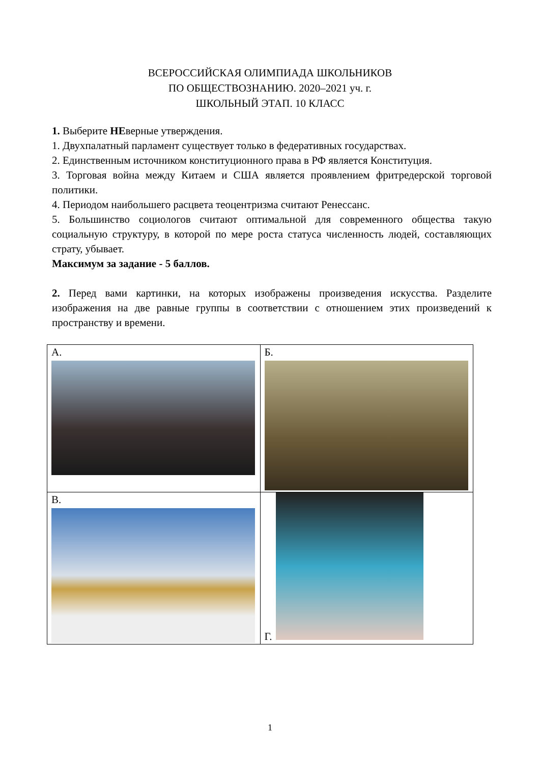ВСЕРОССИЙСКАЯ ОЛИМПИАДА ШКОЛЬНИКОВ
ПО ОБЩЕСТВОЗНАНИЮ. 2020–2021 уч. г.
ШКОЛЬНЫЙ ЭТАП. 10 КЛАСС
1. Выберите НЕверные утверждения.
1. Двухпалатный парламент существует только в федеративных государствах.
2. Единственным источником конституционного права в РФ является Конституция.
3. Торговая война между Китаем и США является проявлением фритредерской торговой политики.
4. Периодом наибольшего расцвета теоцентризма считают Ренессанс.
5. Большинство социологов считают оптимальной для современного общества такую социальную структуру, в которой по мере роста статуса численность людей, составляющих страту, убывает.
Максимум за задание - 5 баллов.
2. Перед вами картинки, на которых изображены произведения искусства. Разделите изображения на две равные группы в соответствии с отношением этих произведений к пространству и времени.
| А. | Б. |
| В. | Г. |
1